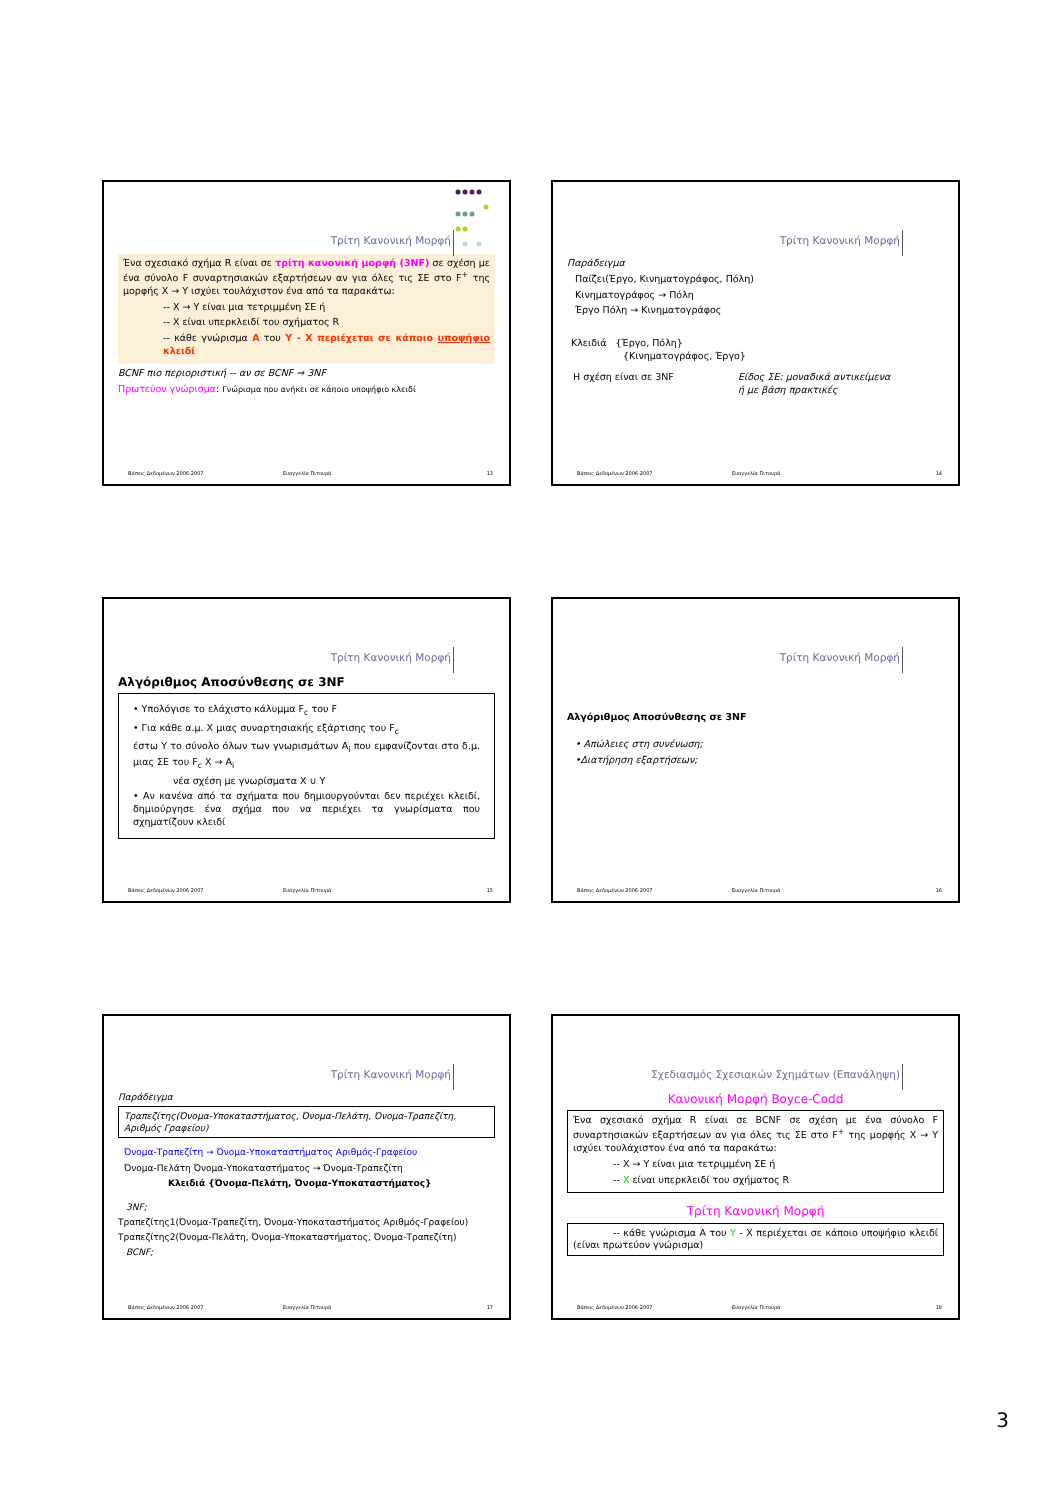Τρίτη Κανονική Μορφή
Ένα σχεσιακό σχήμα R είναι σε τρίτη κανονική μορφή (3NF) σε σχέση με ένα σύνολο F συναρτησιακών εξαρτήσεων αν για όλες τις ΣΕ στο F<sup>+</sup> της μορφής X → Y ισχύει τουλάχιστον ένα από τα παρακάτω:
-- X → Y είναι μια τετριμμένη ΣΕ ή
-- X είναι υπερκλειδί του σχήματος R
-- κάθε γνώρισμα A του Y - X περιέχεται σε κάποιο υποψήφιο κλειδί
BCNF πιο περιοριστική -- αν σε BCNF ⇒ 3NF
Πρωτεύον γνώρισμα: Γνώρισμα που ανήκει σε κάποιο υποψήφιο κλειδί
Βάσεις Δεδομένων 2006-2007 Ευαγγελία Πιτουρά 13
Τρίτη Κανονική Μορφή
Παράδειγμα
Παίζει(Έργο, Κινηματογράφος, Πόλη)
Κινηματογράφος → Πόλη
Έργο Πόλη → Κινηματογράφος
Κλειδιά {Έργο, Πόλη}
{Κινηματογράφος, Έργο}
Η σχέση είναι σε 3NF Είδος ΣΕ: μοναδικά αντικείμενα ή με βάση πρακτικές
Βάσεις Δεδομένων 2006-2007 Ευαγγελία Πιτουρά 14
Τρίτη Κανονική Μορφή
Αλγόριθμος Αποσύνθεσης σε 3NF
• Υπολόγισε το ελάχιστο κάλυμμα F<sub>c</sub> του F
• Για κάθε α.μ. X μιας συναρτησιακής εξάρτισης του F<sub>c</sub>
έστω Y το σύνολο όλων των γνωρισμάτων A<sub>i</sub> που εμφανίζονται στο δ.μ. μιας ΣΕ του F<sub>c</sub> X → A<sub>i</sub>
νέα σχέση με γνωρίσματα X ∪ Y
• Αν κανένα από τα σχήματα που δημιουργούνται δεν περιέχει κλειδί, δημιούργησε ένα σχήμα που να περιέχει τα γνωρίσματα που σχηματίζουν κλειδί
Βάσεις Δεδομένων 2006-2007 Ευαγγελία Πιτουρά 15
Τρίτη Κανονική Μορφή
Αλγόριθμος Αποσύνθεσης σε 3NF
• Απώλειες στη συνένωση;
•Διατήρηση εξαρτήσεων;
Βάσεις Δεδομένων 2006-2007 Ευαγγελία Πιτουρά 16
Τρίτη Κανονική Μορφή
Παράδειγμα
Τραπεζίτης(Όνομα-Υποκαταστήματος, Όνομα-Πελάτη, Όνομα-Τραπεζίτη, Αριθμός Γραφείου)
Όνομα-Τραπεζίτη → Όνομα-Υποκαταστήματος Αριθμός-Γραφείου
Όνομα-Πελάτη Όνομα-Υποκαταστήματος → Όνομα-Τραπεζίτη
Κλειδιά {Όνομα-Πελάτη, Όνομα-Υποκαταστήματος}
3NF;
Τραπεζίτης1(Όνομα-Τραπεζίτη, Όνομα-Υποκαταστήματος Αριθμός-Γραφείου)
Τραπεζίτης2(Όνομα-Πελάτη, Όνομα-Υποκαταστήματος, Όνομα-Τραπεζίτη)
BCNF;
Βάσεις Δεδομένων 2006-2007 Ευαγγελία Πιτουρά 17
Σχεδιασμός Σχεσιακών Σχημάτων (Επανάληψη)
Κανονική Μορφή Boyce-Codd
Ένα σχεσιακό σχήμα R είναι σε BCNF σε σχέση με ένα σύνολο F συναρτησιακών εξαρτήσεων αν για όλες τις ΣΕ στο F<sup>+</sup> της μορφής X → Y ισχύει τουλάχιστον ένα από τα παρακάτω:
-- X → Y είναι μια τετριμμένη ΣΕ ή
-- X είναι υπερκλειδί του σχήματος R
Τρίτη Κανονική Μορφή
-- κάθε γνώρισμα A του Y - X περιέχεται σε κάποιο υποψήφιο κλειδί (είναι πρωτεύον γνώρισμα)
Βάσεις Δεδομένων 2006-2007 Ευαγγελία Πιτουρά 18
3